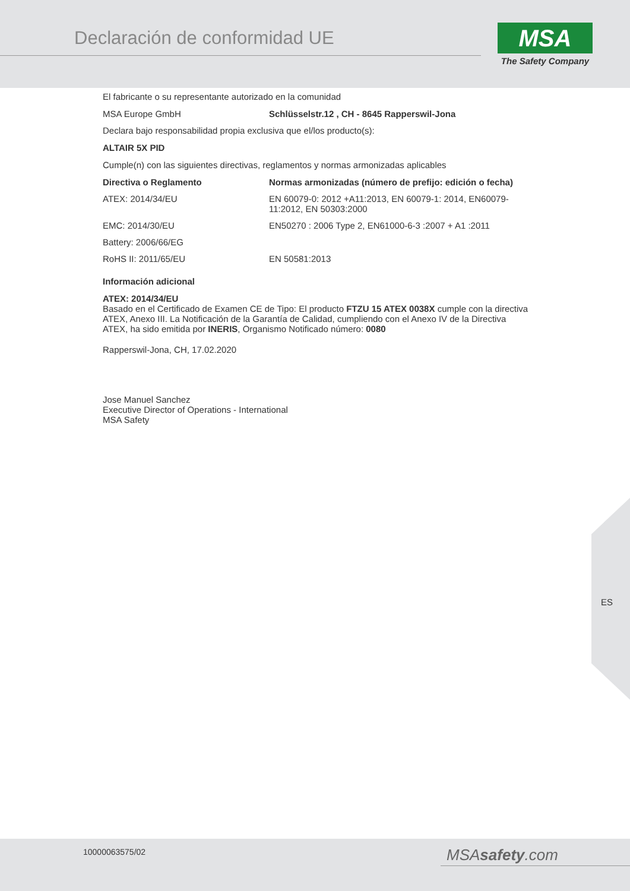Declaración de conformidad UE
MSA
The Safety Company
El fabricante o su representante autorizado en la comunidad
| MSA Europe GmbH | Schlüsselstr.12 , CH - 8645 Rapperswil-Jona |
Declara bajo responsabilidad propia exclusiva que el/los producto(s):
ALTAIR 5X PID
Cumple(n) con las siguientes directivas, reglamentos y normas armonizadas aplicables
| Directiva o Reglamento | Normas armonizadas (número de prefijo: edición o fecha) |
| --- | --- |
| ATEX: 2014/34/EU | EN 60079-0: 2012 +A11:2013, EN 60079-1: 2014, EN60079-11:2012, EN 50303:2000 |
| EMC: 2014/30/EU | EN50270 : 2006 Type 2, EN61000-6-3 :2007 + A1 :2011 |
| Battery: 2006/66/EG | |
| RoHS II: 2011/65/EU | EN 50581:2013 |
Información adicional
ATEX: 2014/34/EU
Basado en el Certificado de Examen CE de Tipo: El producto FTZU 15 ATEX 0038X cumple con la directiva ATEX, Anexo III. La Notificación de la Garantía de Calidad, cumpliendo con el Anexo IV de la Directiva ATEX, ha sido emitida por INERIS, Organismo Notificado número: 0080
Rapperswil-Jona, CH, 17.02.2020
Jose Manuel Sanchez
Executive Director of Operations - International
MSA Safety
ES
10000063575/02 MSAsafety.com